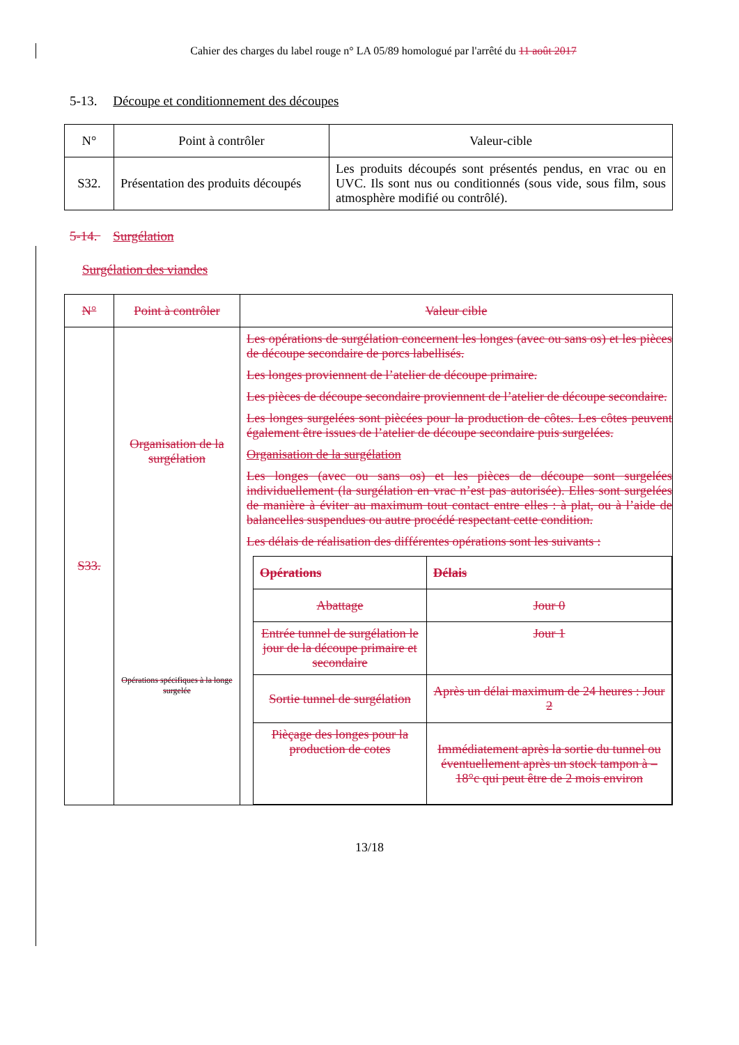Cahier des charges du label rouge n° LA 05/89 homologué par l'arrêté du 11 août 2017
5-13. Découpe et conditionnement des découpes
| N° | Point à contrôler | Valeur-cible |
| --- | --- | --- |
| S32. | Présentation des produits découpés | Les produits découpés sont présentés pendus, en vrac ou en UVC. Ils sont nus ou conditionnés (sous vide, sous film, sous atmosphère modifié ou contrôlé). |
5-14. Surgélation
Surgélation des viandes
| N° | Point à contrôler | Valeur cible |
| --- | --- | --- |
| S33. | Organisation de la surgélation Opérations spécifiques à la longe surgelée | Les opérations de surgélation concernent les longes (avec ou sans os) et les pièces de découpe secondaire de porcs labellisés. Les longes proviennent de l’atelier de découpe primaire. Les pièces de découpe secondaire proviennent de l’atelier de découpe secondaire. Les longes surgelées sont piècées pour la production de côtes. Les côtes peuvent également être issues de l’atelier de découpe secondaire puis surgelées. Organisation de la surgélation Les longes (avec ou sans os) et les pièces de découpe sont surgelées individuellement (la surgélation en vrac n’est pas autorisée). Elles sont surgelées de manière à éviter au maximum tout contact entre elles : à plat, ou à l’aide de balancelles suspendues ou autre procédé respectant cette condition. Les délais de réalisation des différentes opérations sont les suivants : / Opérations / Délais / / Abattage / Jour 0 / / Entrée tunnel de surgélation le jour de la découpe primaire et secondaire / Jour 1 / / Sortie tunnel de surgélation / Après un délai maximum de 24 heures : Jour 2 / / Pièçage des longes pour la production de cotes / Immédiatement après la sortie du tunnel ou éventuellement après un stock tampon à –18°c qui peut être de 2 mois environ / |
13/18